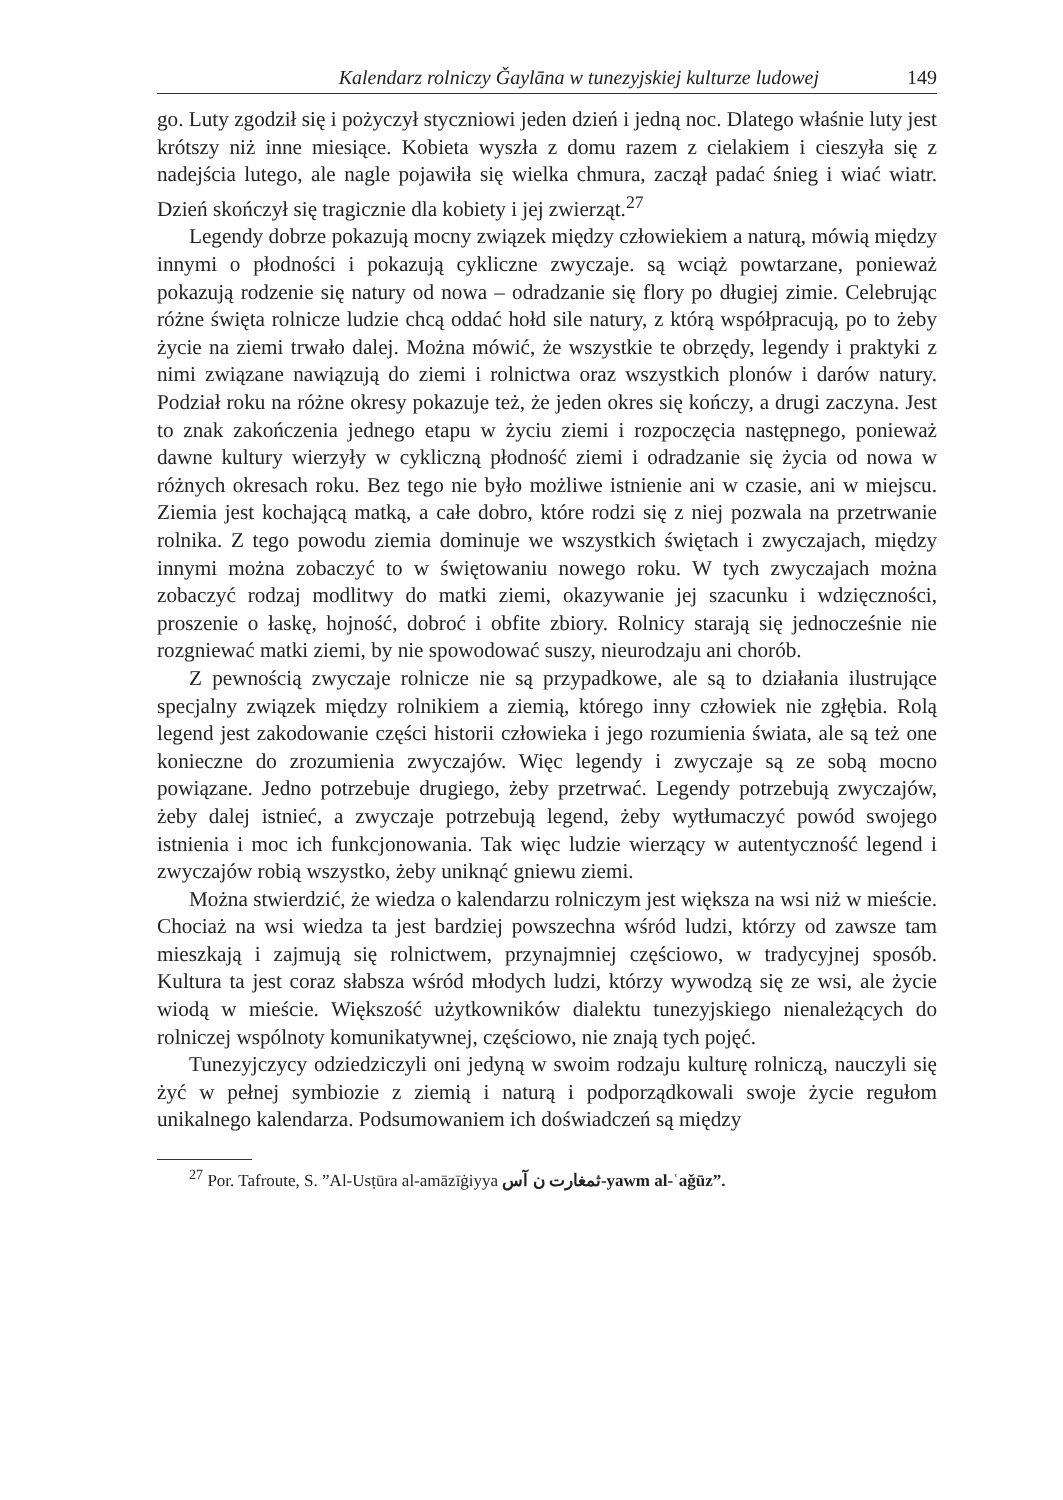Kalendarz rolniczy Ǧaylāna w tunezyjskiej kulturze ludowej 149
go. Luty zgodził się i pożyczył styczniowi jeden dzień i jedną noc. Dlatego właśnie luty jest krótszy niż inne miesiące. Kobieta wyszła z domu razem z cielakiem i cieszyła się z nadejścia lutego, ale nagle pojawiła się wielka chmura, zaczął padać śnieg i wiać wiatr. Dzień skończył się tragicznie dla kobiety i jej zwierząt.<sup>27</sup>
Legendy dobrze pokazują mocny związek między człowiekiem a naturą, mówią między innymi o płodności i pokazują cykliczne zwyczaje. są wciąż powtarzane, ponieważ pokazują rodzenie się natury od nowa – odradzanie się flory po długiej zimie. Celebrując różne święta rolnicze ludzie chcą oddać hołd sile natury, z którą współpracują, po to żeby życie na ziemi trwało dalej. Można mówić, że wszystkie te obrzędy, legendy i praktyki z nimi związane nawiązują do ziemi i rolnictwa oraz wszystkich plonów i darów natury. Podział roku na różne okresy pokazuje też, że jeden okres się kończy, a drugi zaczyna. Jest to znak zakończenia jednego etapu w życiu ziemi i rozpoczęcia następnego, ponieważ dawne kultury wierzyły w cykliczną płodność ziemi i odradzanie się życia od nowa w różnych okresach roku. Bez tego nie było możliwe istnienie ani w czasie, ani w miejscu. Ziemia jest kochającą matką, a całe dobro, które rodzi się z niej pozwala na przetrwanie rolnika. Z tego powodu ziemia dominuje we wszystkich świętach i zwyczajach, między innymi można zobaczyć to w świętowaniu nowego roku. W tych zwyczajach można zobaczyć rodzaj modlitwy do matki ziemi, okazywanie jej szacunku i wdzięczności, proszenie o łaskę, hojność, dobroć i obfite zbiory. Rolnicy starają się jednocześnie nie rozgniewać matki ziemi, by nie spowodować suszy, nieurodzaju ani chorób.
Z pewnością zwyczaje rolnicze nie są przypadkowe, ale są to działania ilustrujące specjalny związek między rolnikiem a ziemią, którego inny człowiek nie zgłębia. Rolą legend jest zakodowanie części historii człowieka i jego rozumienia świata, ale są też one konieczne do zrozumienia zwyczajów. Więc legendy i zwyczaje są ze sobą mocno powiązane. Jedno potrzebuje drugiego, żeby przetrwać. Legendy potrzebują zwyczajów, żeby dalej istnieć, a zwyczaje potrzebują legend, żeby wytłumaczyć powód swojego istnienia i moc ich funkcjonowania. Tak więc ludzie wierzący w autentyczność legend i zwyczajów robią wszystko, żeby uniknąć gniewu ziemi.
Można stwierdzić, że wiedza o kalendarzu rolniczym jest większa na wsi niż w mieście. Chociaż na wsi wiedza ta jest bardziej powszechna wśród ludzi, którzy od zawsze tam mieszkają i zajmują się rolnictwem, przynajmniej częściowo, w tradycyjnej sposób. Kultura ta jest coraz słabsza wśród młodych ludzi, którzy wywodzą się ze wsi, ale życie wiodą w mieście. Większość użytkowników dialektu tunezyjskiego nienależących do rolniczej wspólnoty komunikatywnej, częściowo, nie znają tych pojęć.
Tunezyjczycy odziedziczyli oni jedyną w swoim rodzaju kulturę rolniczą, nauczyli się żyć w pełnej symbiozie z ziemią i naturą i podporządkowali swoje życie regułom unikalnego kalendarza. Podsumowaniem ich doświadczeń są między
<sup>27</sup> Por. Tafroute, S. ”Al-Usṭūra al-amāzīġiyya ثمغارت ن آس-yawm al-ʿaǧūz”.